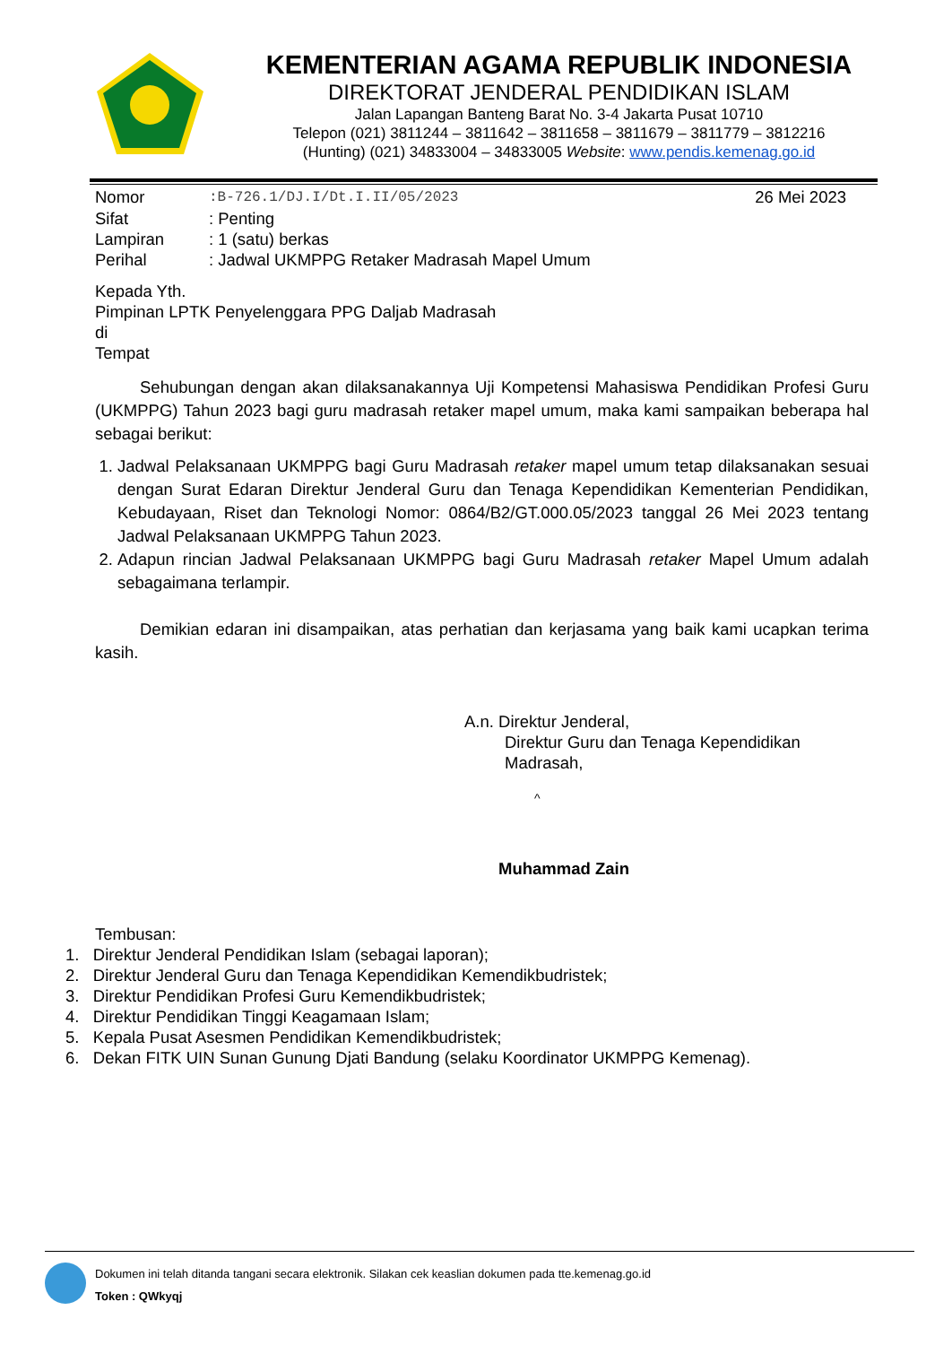KEMENTERIAN AGAMA REPUBLIK INDONESIA
DIREKTORAT JENDERAL PENDIDIKAN ISLAM
Jalan Lapangan Banteng Barat No. 3-4 Jakarta Pusat 10710
Telepon (021) 3811244 – 3811642 – 3811658 – 3811679 – 3811779 – 3812216
(Hunting) (021) 34833004 – 34833005 Website: www.pendis.kemenag.go.id
| Nomor | :B-726.1/DJ.I/Dt.I.II/05/2023 | 26 Mei 2023 |
| Sifat | : Penting | |
| Lampiran | : 1 (satu) berkas | |
| Perihal | : Jadwal UKMPPG Retaker Madrasah Mapel Umum | |
Kepada Yth.
Pimpinan LPTK Penyelenggara PPG Daljab Madrasah
di
Tempat
Sehubungan dengan akan dilaksanakannya Uji Kompetensi Mahasiswa Pendidikan Profesi Guru (UKMPPG) Tahun 2023 bagi guru madrasah retaker mapel umum, maka kami sampaikan beberapa hal sebagai berikut:
1. Jadwal Pelaksanaan UKMPPG bagi Guru Madrasah retaker mapel umum tetap dilaksanakan sesuai dengan Surat Edaran Direktur Jenderal Guru dan Tenaga Kependidikan Kementerian Pendidikan, Kebudayaan, Riset dan Teknologi Nomor: 0864/B2/GT.000.05/2023 tanggal 26 Mei 2023 tentang Jadwal Pelaksanaan UKMPPG Tahun 2023.
2. Adapun rincian Jadwal Pelaksanaan UKMPPG bagi Guru Madrasah retaker Mapel Umum adalah sebagaimana terlampir.
Demikian edaran ini disampaikan, atas perhatian dan kerjasama yang baik kami ucapkan terima kasih.
A.n. Direktur Jenderal,
Direktur Guru dan Tenaga Kependidikan
Madrasah,
^
Muhammad Zain
Tembusan:
1. Direktur Jenderal Pendidikan Islam (sebagai laporan);
2. Direktur Jenderal Guru dan Tenaga Kependidikan Kemendikbudristek;
3. Direktur Pendidikan Profesi Guru Kemendikbudristek;
4. Direktur Pendidikan Tinggi Keagamaan Islam;
5. Kepala Pusat Asesmen Pendidikan Kemendikbudristek;
6. Dekan FITK UIN Sunan Gunung Djati Bandung (selaku Koordinator UKMPPG Kemenag).
Dokumen ini telah ditanda tangani secara elektronik. Silakan cek keaslian dokumen pada tte.kemenag.go.id
Token : QWkyqj